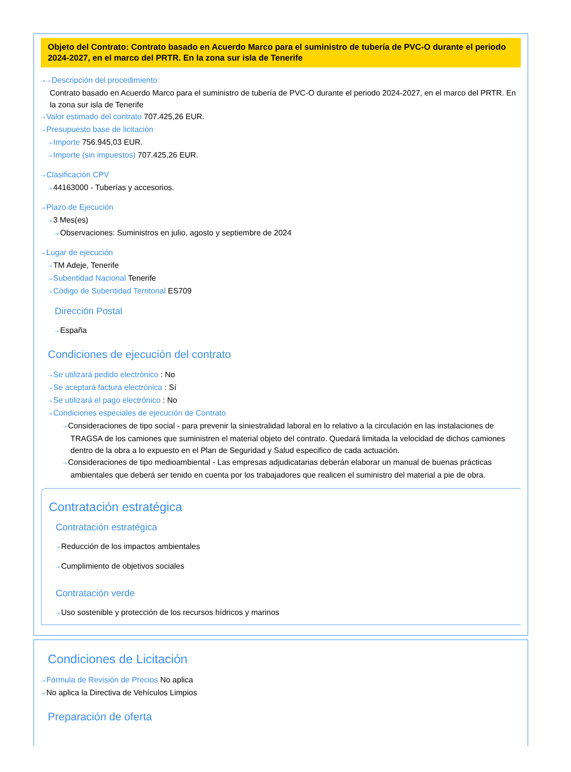Objeto del Contrato: Contrato basado en Acuerdo Marco para el suministro de tubería de PVC-O durante el periodo 2024-2027, en el marco del PRTR. En la zona sur isla de Tenerife
⇢ ⇢ Descripción del procedimiento
Contrato basado en Acuerdo Marco para el suministro de tubería de PVC-O durante el periodo 2024-2027, en el marco del PRTR. En la zona sur isla de Tenerife
⇢ Valor estimado del contrato 707.425,26 EUR.
⇢ Presupuesto base de licitación
⇢ Importe 756.945,03 EUR.
⇢ Importe (sin impuestos) 707.425,26 EUR.
⇢ Clasificación CPV
⇢ 44163000 - Tuberías y accesorios.
⇢ Plazo de Ejecución
⇢ 3 Mes(es)
⇢ Observaciones: Suministros en julio, agosto y septiembre de 2024
⇢ Lugar de ejecución
⇢ TM Adeje, Tenerife
⇢ Subentidad Nacional Tenerife
⇢ Código de Subentidad Territorial ES709
Dirección Postal
⇢ España
Condiciones de ejecución del contrato
⇢ Se utilizará pedido electrónico : No
⇢ Se aceptará factura electrónica : Sí
⇢ Se utilizará el pago electrónico : No
⇢ Condiciones especiales de ejecución de Contrato
⇢ Consideraciones de tipo social - para prevenir la siniestralidad laboral en lo relativo a la circulación en las instalaciones de TRAGSA de los camiones que suministren el material objeto del contrato. Quedará limitada la velocidad de dichos camiones dentro de la obra a lo expuesto en el Plan de Seguridad y Salud especifico de cada actuación.
⇢ Consideraciones de tipo medioambiental - Las empresas adjudicatarias deberán elaborar un manual de buenas prácticas ambientales que deberá ser tenido en cuenta por los trabajadores que realicen el suministro del material a pie de obra.
Contratación estratégica
Contratación estratégica
⇢ Reducción de los impactos ambientales
⇢ Cumplimiento de objetivos sociales
Contratación verde
⇢ Uso sostenible y protección de los recursos hídricos y marinos
Condiciones de Licitación
⇢ Fórmula de Revisión de Precios No aplica
⇢ No aplica la Directiva de Vehículos Limpios
Preparación de oferta